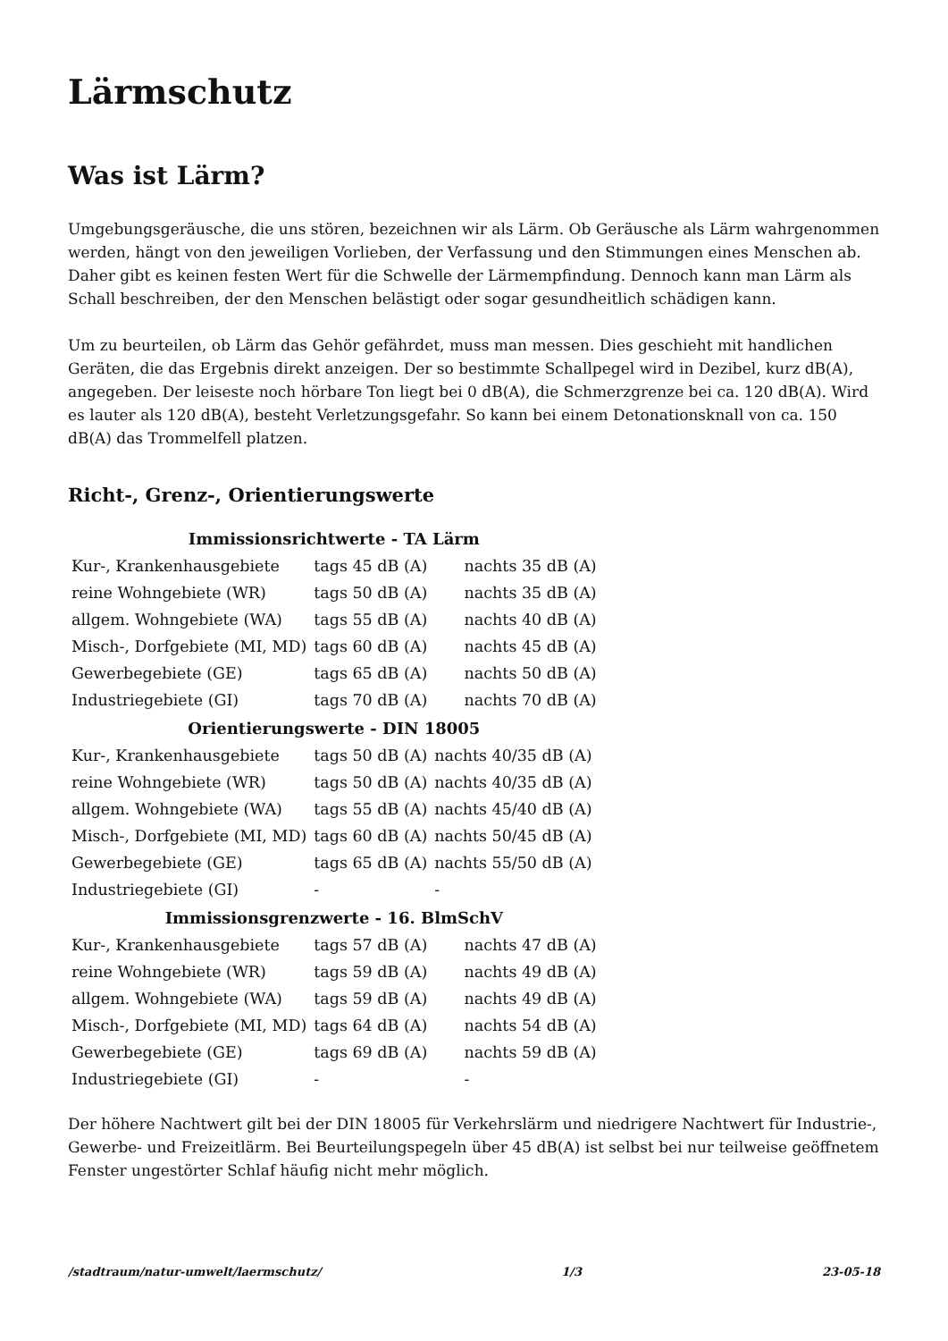Lärmschutz
Was ist Lärm?
Umgebungsgeräusche, die uns stören, bezeichnen wir als Lärm. Ob Geräusche als Lärm wahrgenommen werden, hängt von den jeweiligen Vorlieben, der Verfassung und den Stimmungen eines Menschen ab. Daher gibt es keinen festen Wert für die Schwelle der Lärmempfindung. Dennoch kann man Lärm als Schall beschreiben, der den Menschen belästigt oder sogar gesundheitlich schädigen kann.
Um zu beurteilen, ob Lärm das Gehör gefährdet, muss man messen. Dies geschieht mit handlichen Geräten, die das Ergebnis direkt anzeigen. Der so bestimmte Schallpegel wird in Dezibel, kurz dB(A), angegeben. Der leiseste noch hörbare Ton liegt bei 0 dB(A), die Schmerzgrenze bei ca. 120 dB(A). Wird es lauter als 120 dB(A), besteht Verletzungsgefahr. So kann bei einem Detonationsknall von ca. 150 dB(A) das Trommelfell platzen.
Richt-, Grenz-, Orientierungswerte
| Immissionsrichtwerte - TA Lärm | | |
| --- | --- | --- |
| Kur-, Krankenhausgebiete | tags 45 dB (A) | nachts 35 dB (A) |
| reine Wohngebiete (WR) | tags 50 dB (A) | nachts 35 dB (A) |
| allgem. Wohngebiete (WA) | tags 55 dB (A) | nachts 40 dB (A) |
| Misch-, Dorfgebiete (MI, MD) | tags 60 dB (A) | nachts 45 dB (A) |
| Gewerbegebiete (GE) | tags 65 dB (A) | nachts 50 dB (A) |
| Industriegebiete (GI) | tags 70 dB (A) | nachts 70 dB (A) |
| Orientierungswerte - DIN 18005 | | |
| Kur-, Krankenhausgebiete | tags 50 dB (A) | nachts 40/35 dB (A) |
| reine Wohngebiete (WR) | tags 50 dB (A) | nachts 40/35 dB (A) |
| allgem. Wohngebiete (WA) | tags 55 dB (A) | nachts 45/40 dB (A) |
| Misch-, Dorfgebiete (MI, MD) | tags 60 dB (A) | nachts 50/45 dB (A) |
| Gewerbegebiete (GE) | tags 65 dB (A) | nachts 55/50 dB (A) |
| Industriegebiete (GI) | - | - |
| Immissionsgrenzwerte - 16. BlmSchV | | |
| Kur-, Krankenhausgebiete | tags 57 dB (A) | nachts 47 dB (A) |
| reine Wohngebiete (WR) | tags 59 dB (A) | nachts 49 dB (A) |
| allgem. Wohngebiete (WA) | tags 59 dB (A) | nachts 49 dB (A) |
| Misch-, Dorfgebiete (MI, MD) | tags 64 dB (A) | nachts 54 dB (A) |
| Gewerbegebiete (GE) | tags 69 dB (A) | nachts 59 dB (A) |
| Industriegebiete (GI) | - | - |
Der höhere Nachtwert gilt bei der DIN 18005 für Verkehrslärm und niedrigere Nachtwert für Industrie-, Gewerbe- und Freizeitlärm. Bei Beurteilungspegeln über 45 dB(A) ist selbst bei nur teilweise geöffnetem Fenster ungestörter Schlaf häufig nicht mehr möglich.
/stadtraum/natur-umwelt/laermschutz/ 1/3 23-05-18